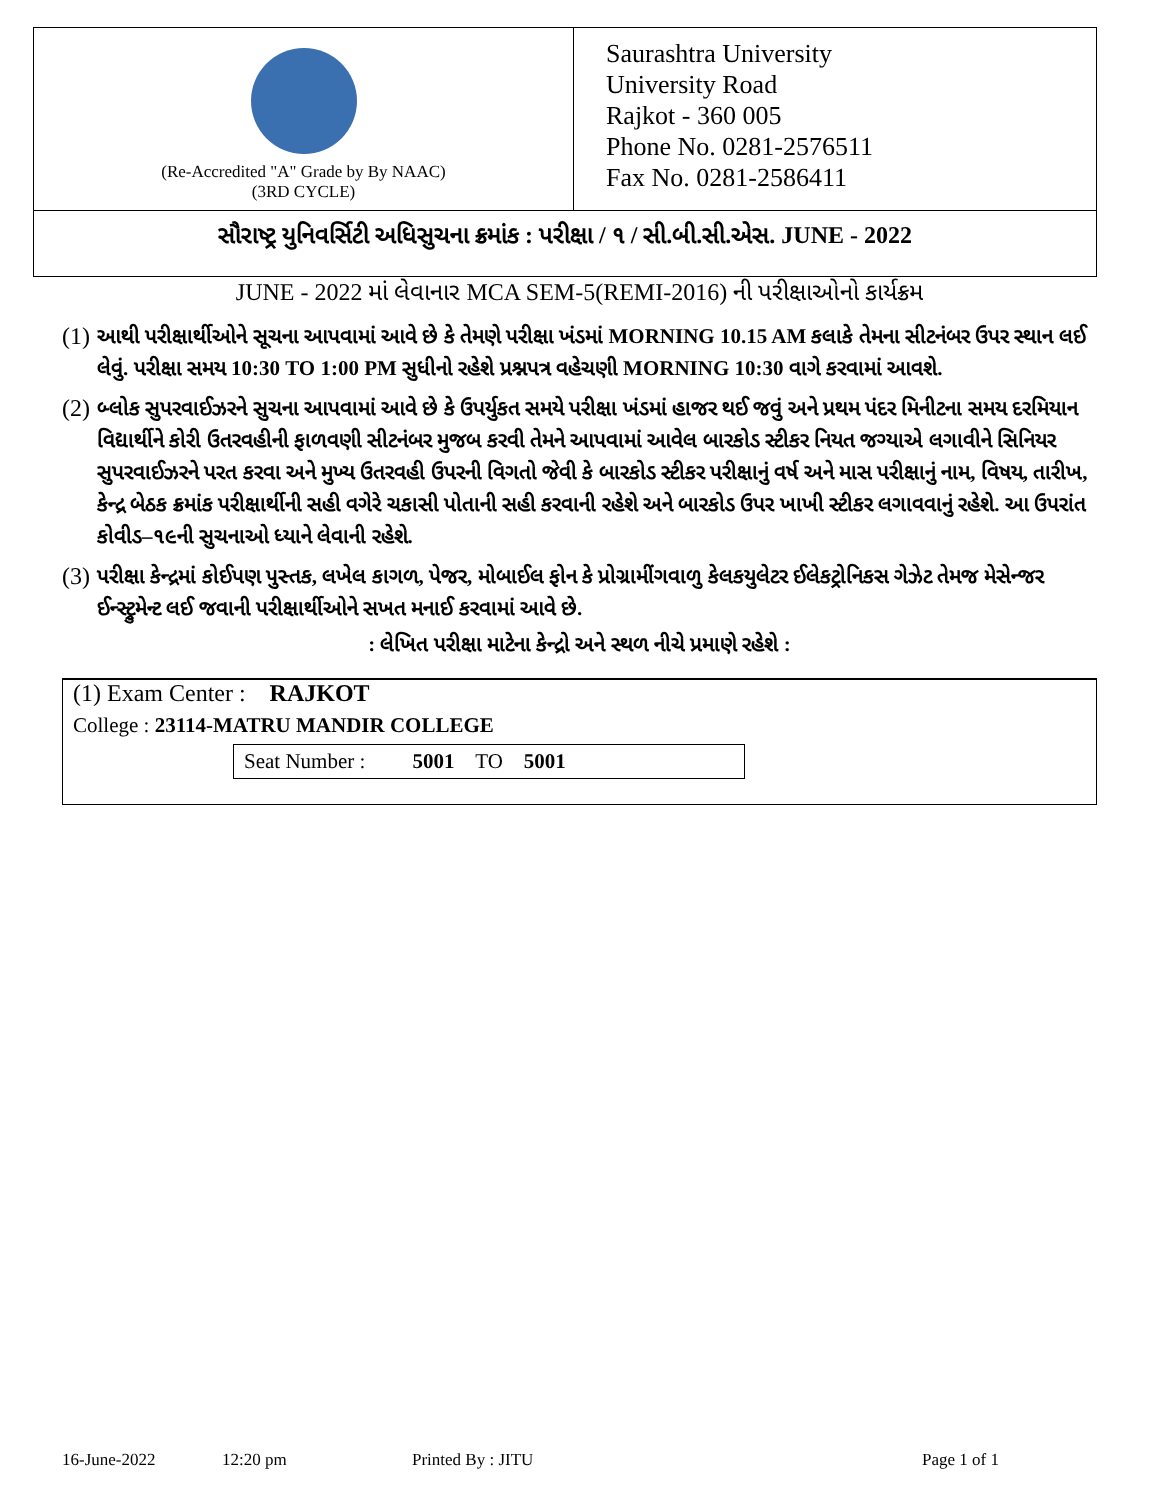(Re-Accredited "A" Grade by By NAAC)
(3RD CYCLE)
Saurashtra University
University Road
Rajkot - 360 005
Phone No. 0281-2576511
Fax No. 0281-2586411
સૌરાષ્ટ્ર યુનિવર્સિટી અધિસુચના ક્રમાંક : પરીક્ષા / ૧ / સી.બી.સી.એસ. JUNE - 2022
JUNE - 2022 માં લેવાનાર MCA SEM-5(REMI-2016) ની પરીક્ષાઓનો કાર્યક્રમ
(1)
આથી પરીક્ષાર્થીઓને સૂચના આપવામાં આવે છે કે તેમણે પરીક્ષા ખંડમાં MORNING 10.15 AM કલાકે તેમના સીટનંબર ઉપર સ્થાન લઈ લેવું. પરીક્ષા સમય 10:30 TO 1:00 PM સુધીનો રહેશે પ્રશ્નપત્ર વહેચણી MORNING 10:30 વાગે કરવામાં આવશે.
(2)
બ્લોક સુપરવાઈઝરને સુચના આપવામાં આવે છે કે ઉપર્યુકત સમયે પરીક્ષા ખંડમાં હાજર થઈ જવું અને પ્રથમ પંદર મિનીટના સમય દરમિયાન વિદ્યાર્થીને કોરી ઉતરવહીની ફાળવણી સીટનંબર મુજબ કરવી તેમને આપવામાં આવેલ બારકોડ સ્ટીકર નિયત જગ્યાએ લગાવીને સિનિયર સુપરવાઈઝરને પરત કરવા અને મુખ્ય ઉતરવહી ઉપરની વિગતો જેવી કે બારકોડ સ્ટીકર પરીક્ષાનું વર્ષ અને માસ પરીક્ષાનું નામ, વિષય, તારીખ, કેન્દ્ર બેઠક ક્રમાંક પરીક્ષાર્થીની સહી વગેરે ચકાસી પોતાની સહી કરવાની રહેશે અને બારકોડ ઉપર ખાખી સ્ટીકર લગાવવાનું રહેશે. આ ઉપરાંત કોવીડ–૧૯ની સુચનાઓ ધ્યાને લેવાની રહેશે.
(3)
પરીક્ષા કેન્દ્રમાં કોઈપણ પુસ્તક, લખેલ કાગળ, પેજર, મોબાઈલ ફોન કે પ્રોગ્રામીંગવાળુ કેલકયુલેટર ઈલેકટ્રોનિકસ ગેઝેટ તેમજ મેસેન્જર ઈન્સ્ટ્રુમેન્ટ લઈ જવાની પરીક્ષાર્થીઓને સખત મનાઈ કરવામાં આવે છે.
: લેખિત પરીક્ષા માટેના કેન્દ્રો અને સ્થળ નીચે પ્રમાણે રહેશે :
(1) Exam Center : RAJKOT
College : 23114-MATRU MANDIR COLLEGE
Seat Number : 5001 TO 5001
16-June-2022 12:20 pm Printed By : JITU Page 1 of 1